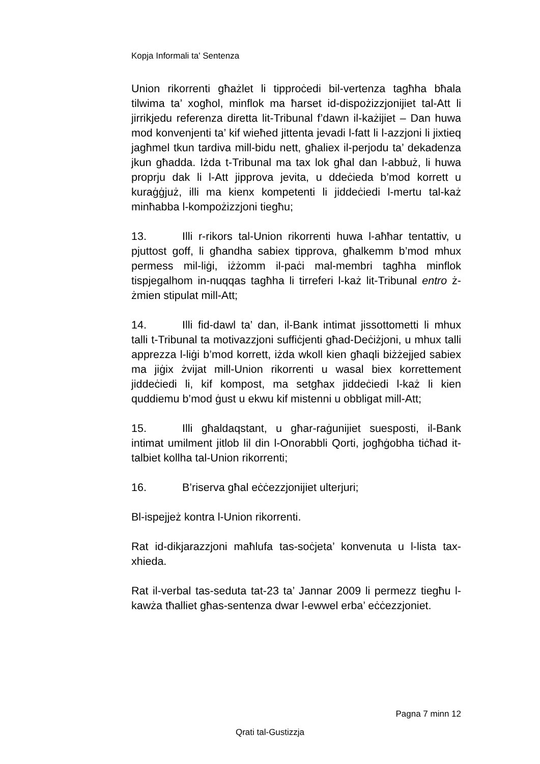Kopja Informali ta' Sentenza
Union rikorrenti għażlet li tipproċedi bil-vertenza tagħha bħala tilwima ta’ xogħol, minflok ma ħarset id-dispożizzjonijiet tal-Att li jirrikjedu referenza diretta lit-Tribunal f’dawn il-każijiet – Dan huwa mod konvenjenti ta’ kif wieħed jittenta jevadi l-fatt li l-azzjoni li jixtieq jagħmel tkun tardiva mill-bidu nett, għaliex il-perjodu ta’ dekadenza jkun għadda. Iżda t-Tribunal ma tax lok għal dan l-abbuż, li huwa proprju dak li l-Att jipprova jevita, u ddeċieda b’mod korrett u kuraġġjuż, illi ma kienx kompetenti li jiddeċiedi l-mertu tal-każ minħabba l-kompożizzjoni tiegħu;
13. Illi r-rikors tal-Union rikorrenti huwa l-aħħar tentattiv, u pjuttost goff, li għandha sabiex tipprova, għalkemm b’mod mhux permess mil-liġi, iżżomm il-paċi mal-membri tagħha minflok tispjegalhom in-nuqqas tagħha li tirreferi l-każ lit-Tribunal entro ż-żmien stipulat mill-Att;
14. Illi fid-dawl ta’ dan, il-Bank intimat jissottometti li mhux talli t-Tribunal ta motivazzjoni suffiċjenti għad-Deċiżjoni, u mhux talli apprezza l-liġi b’mod korrett, iżda wkoll kien għaqli biżżejjed sabiex ma jiġix żvijat mill-Union rikorrenti u wasal biex korrettement jiddeċiedi li, kif kompost, ma setgħax jiddeċiedi l-każ li kien quddiemu b’mod ġust u ekwu kif mistenni u obbligat mill-Att;
15. Illi għaldaqstant, u għar-raġunijiet suesposti, il-Bank intimat umilment jitlob lil din l-Onorabbli Qorti, jogħġobha tiċħad it-talbiet kollha tal-Union rikorrenti;
16. B’riserva għal eċċezzjonijiet ulterjuri;
Bl-ispejjeż kontra l-Union rikorrenti.
Rat id-dikjarazzjoni maħlufa tas-soċjeta’ konvenuta u l-lista tax-xhieda.
Rat il-verbal tas-seduta tat-23 ta’ Jannar 2009 li permezz tiegħu l-kawża tħalliet għas-sentenza dwar l-ewwel erba’ eċċezzjoniet.
Pagna 7 minn 12
Qrati tal-Gustizzja